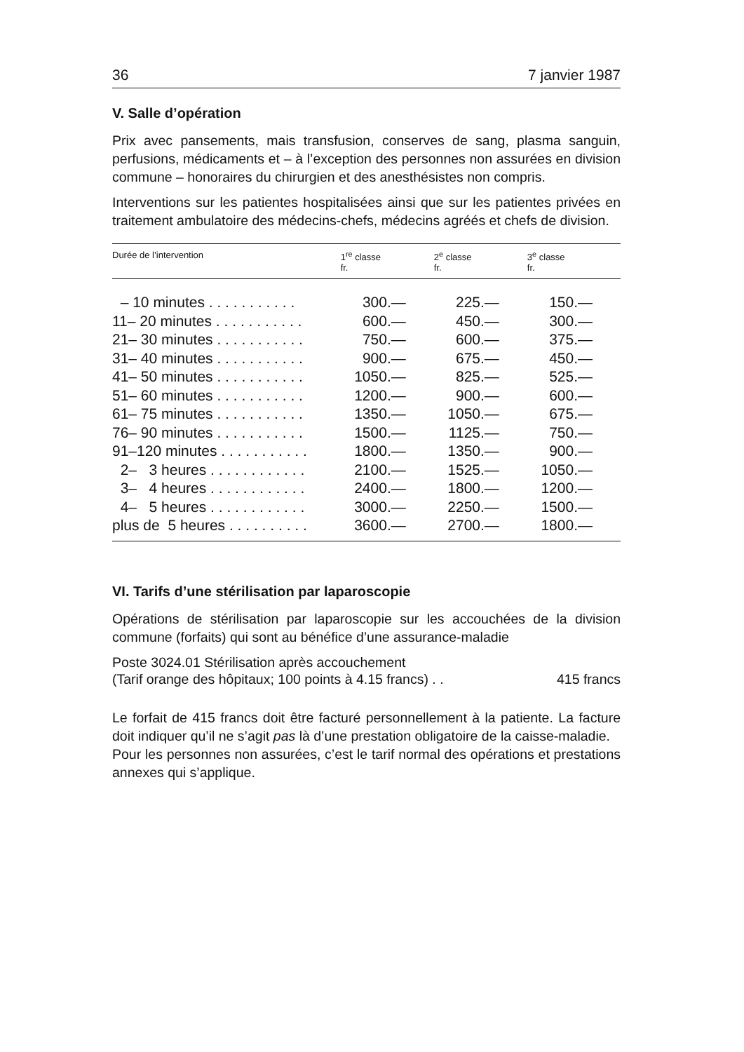36 7 janvier 1987
V. Salle d’opération
Prix avec pansements, mais transfusion, conserves de sang, plasma sanguin, perfusions, médicaments et – à l’exception des personnes non assurées en division commune – honoraires du chirurgien et des anesthésistes non compris.
Interventions sur les patientes hospitalisées ainsi que sur les patientes privées en traitement ambulatoire des médecins-chefs, médecins agréés et chefs de division.
| Durée de l’intervention | 1<sup>re</sup> classe fr. | 2<sup>e</sup> classe fr. | 3<sup>e</sup> classe fr. |
| --- | --- | --- | --- |
| – 10 minutes . . . . . . . . . . . | 300.— | 225.— | 150.— |
| 11– 20 minutes . . . . . . . . . . . | 600.— | 450.— | 300.— |
| 21– 30 minutes . . . . . . . . . . . | 750.— | 600.— | 375.— |
| 31– 40 minutes . . . . . . . . . . . | 900.— | 675.— | 450.— |
| 41– 50 minutes . . . . . . . . . . . | 1050.— | 825.— | 525.— |
| 51– 60 minutes . . . . . . . . . . . | 1200.— | 900.— | 600.— |
| 61– 75 minutes . . . . . . . . . . . | 1350.— | 1050.— | 675.— |
| 76– 90 minutes . . . . . . . . . . . | 1500.— | 1125.— | 750.— |
| 91–120 minutes . . . . . . . . . . . | 1800.— | 1350.— | 900.— |
| 2– 3 heures . . . . . . . . . . . . | 2100.— | 1525.— | 1050.— |
| 3– 4 heures . . . . . . . . . . . . | 2400.— | 1800.— | 1200.— |
| 4– 5 heures . . . . . . . . . . . . | 3000.— | 2250.— | 1500.— |
| plus de 5 heures . . . . . . . . . . | 3600.— | 2700.— | 1800.— |
VI. Tarifs d’une stérilisation par laparoscopie
Opérations de stérilisation par laparoscopie sur les accouchées de la division commune (forfaits) qui sont au bénéfice d’une assurance-maladie
Poste 3024.01 Stérilisation après accouchement
(Tarif orange des hôpitaux; 100 points à 4.15 francs) . . 415 francs
Le forfait de 415 francs doit être facturé personnellement à la patiente. La facture doit indiquer qu’il ne s’agit pas là d’une prestation obligatoire de la caisse-maladie.
Pour les personnes non assurées, c’est le tarif normal des opérations et prestations annexes qui s’applique.